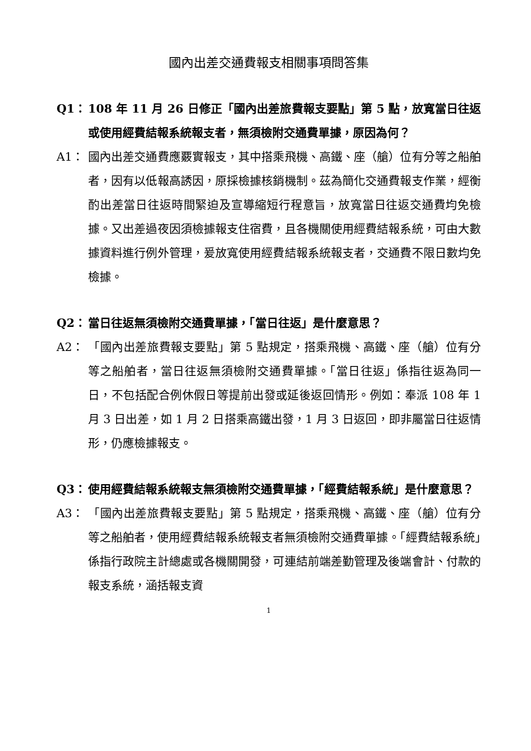國內出差交通費報支相關事項問答集
Q1： 108 年 11 月 26 日修正「國內出差旅費報支要點」第 5 點，放寬當日往返或使用經費結報系統報支者，無須檢附交通費單據，原因為何？
A1： 國內出差交通費應覈實報支，其中搭乘飛機、高鐵、座（艙）位有分等之船舶者，因有以低報高誘因，原採檢據核銷機制。茲為簡化交通費報支作業，經衡酌出差當日往返時間緊迫及宣導縮短行程意旨，放寬當日往返交通費均免檢據。又出差過夜因須檢據報支住宿費，且各機關使用經費結報系統，可由大數據資料進行例外管理，爰放寬使用經費結報系統報支者，交通費不限日數均免檢據。
Q2： 當日往返無須檢附交通費單據，「當日往返」是什麼意思？
A2： 「國內出差旅費報支要點」第 5 點規定，搭乘飛機、高鐵、座（艙）位有分等之船舶者，當日往返無須檢附交通費單據。「當日往返」係指往返為同一日，不包括配合例休假日等提前出發或延後返回情形。例如：奉派 108 年 1 月 3 日出差，如 1 月 2 日搭乘高鐵出發，1 月 3 日返回，即非屬當日往返情形，仍應檢據報支。
Q3： 使用經費結報系統報支無須檢附交通費單據，「經費結報系統」是什麼意思？
A3： 「國內出差旅費報支要點」第 5 點規定，搭乘飛機、高鐵、座（艙）位有分等之船舶者，使用經費結報系統報支者無須檢附交通費單據。「經費結報系統」係指行政院主計總處或各機關開發，可連結前端差勤管理及後端會計、付款的報支系統，涵括報支資
1